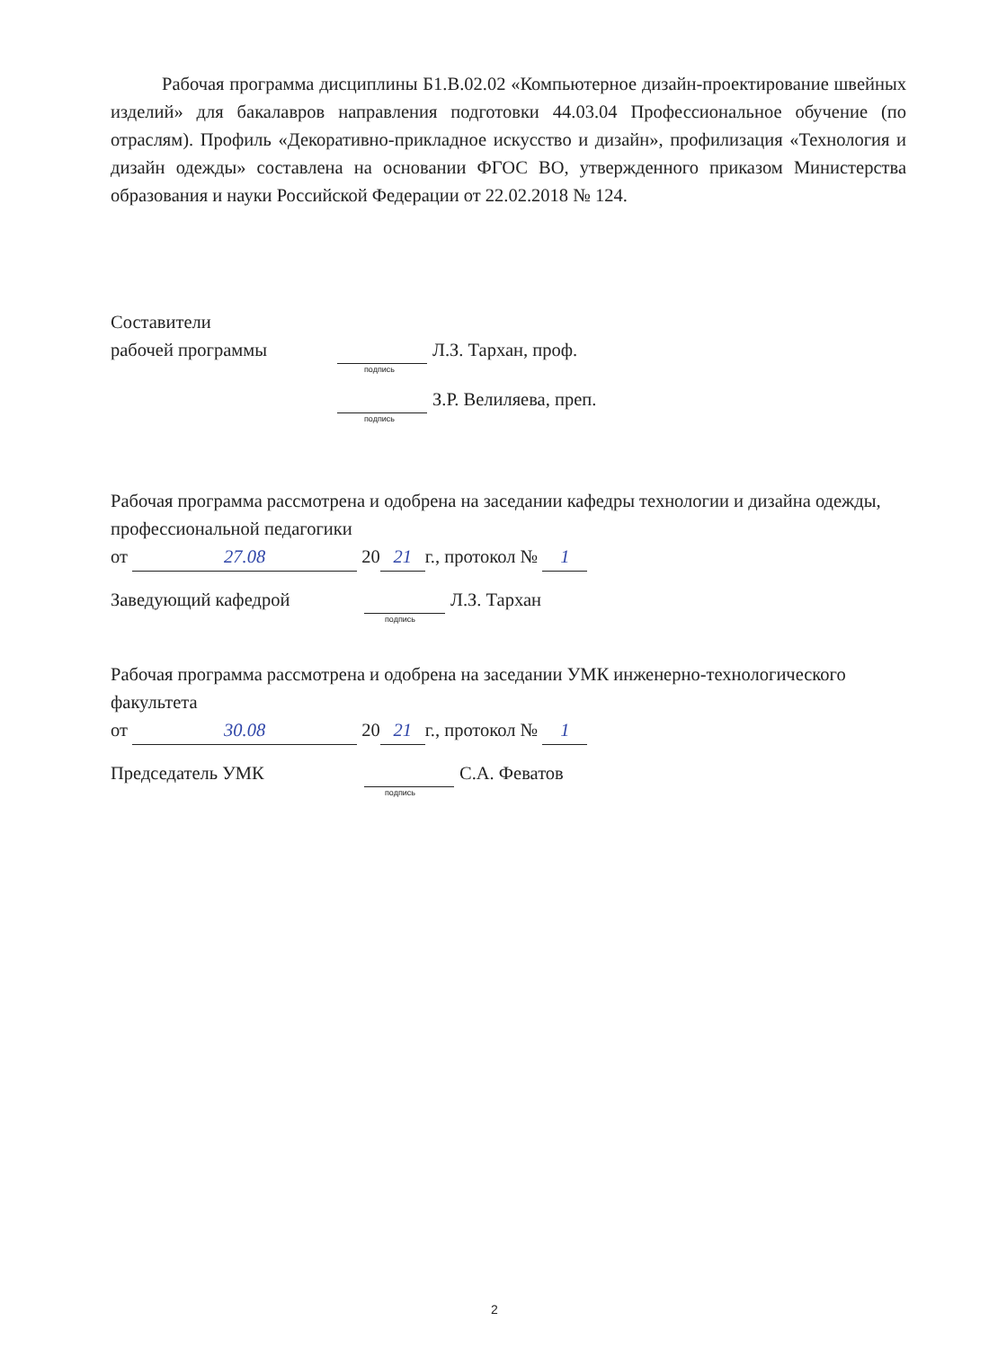Рабочая программа дисциплины Б1.В.02.02 «Компьютерное дизайн-проектирование швейных изделий» для бакалавров направления подготовки 44.03.04 Профессиональное обучение (по отраслям). Профиль «Декоративно-прикладное искусство и дизайн», профилизация «Технология и дизайн одежды» составлена на основании ФГОС ВО, утвержденного приказом Министерства образования и науки Российской Федерации от 22.02.2018 № 124.
Составители
рабочей программы Л.З. Тархан, проф.
подпись
З.Р. Велиляева, преп.
подпись
Рабочая программа рассмотрена и одобрена на заседании кафедры технологии и дизайна одежды, профессиональной педагогики
от 27.08 20 21 г., протокол № 1
Заведующий кафедрой Л.З. Тархан
подпись
Рабочая программа рассмотрена и одобрена на заседании УМК инженерно-технологического факультета
от 30.08 20 21 г., протокол № 1
Председатель УМК С.А. Феватов
подпись
2